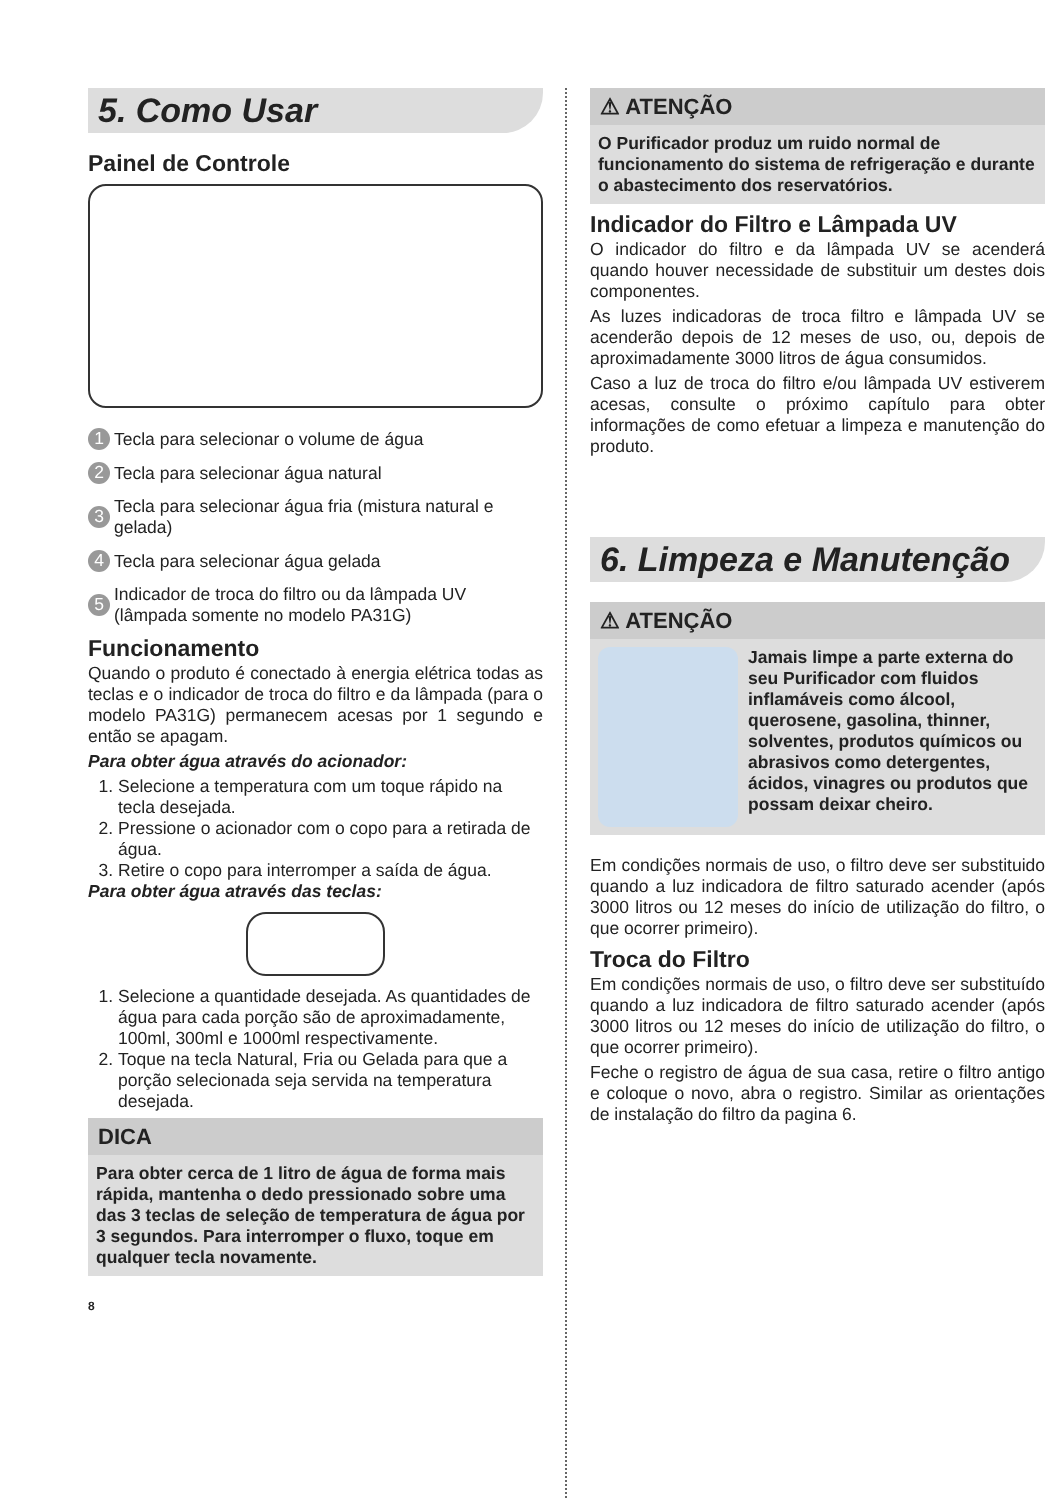5. Como Usar
Painel de Controle
1 Tecla para selecionar o volume de água
2 Tecla para selecionar água natural
3 Tecla para selecionar água fria (mistura natural e gelada)
4 Tecla para selecionar água gelada
5 Indicador de troca do filtro ou da lâmpada UV (lâmpada somente no modelo PA31G)
Funcionamento
Quando o produto é conectado à energia elétrica todas as teclas e o indicador de troca do filtro e da lâmpada (para o modelo PA31G) permanecem acesas por 1 segundo e então se apagam.
Para obter água através do acionador:
1. Selecione a temperatura com um toque rápido na tecla desejada.
2. Pressione o acionador com o copo para a retirada de água.
3. Retire o copo para interromper a saída de água.
Para obter água através das teclas:
1. Selecione a quantidade desejada. As quantidades de água para cada porção são de aproximadamente, 100ml, 300ml e 1000ml respectivamente.
2. Toque na tecla Natural, Fria ou Gelada para que a porção selecionada seja servida na temperatura desejada.
DICA
Para obter cerca de 1 litro de água de forma mais rápida, mantenha o dedo pressionado sobre uma das 3 teclas de seleção de temperatura de água por 3 segundos. Para interromper o fluxo, toque em qualquer tecla novamente.
8
⚠ ATENÇÃO
O Purificador produz um ruido normal de funcionamento do sistema de refrigeração e durante o abastecimento dos reservatórios.
Indicador do Filtro e Lâmpada UV
O indicador do filtro e da lâmpada UV se acenderá quando houver necessidade de substituir um destes dois componentes.
As luzes indicadoras de troca filtro e lâmpada UV se acenderão depois de 12 meses de uso, ou, depois de aproximadamente 3000 litros de água consumidos.
Caso a luz de troca do filtro e/ou lâmpada UV estiverem acesas, consulte o próximo capítulo para obter informações de como efetuar a limpeza e manutenção do produto.
6. Limpeza e Manutenção
⚠ ATENÇÃO
Jamais limpe a parte externa do seu Purificador com fluidos inflamáveis como álcool, querosene, gasolina, thinner, solventes, produtos químicos ou abrasivos como detergentes, ácidos, vinagres ou produtos que possam deixar cheiro.
Em condições normais de uso, o filtro deve ser substituido quando a luz indicadora de filtro saturado acender (após 3000 litros ou 12 meses do início de utilização do filtro, o que ocorrer primeiro).
Troca do Filtro
Em condições normais de uso, o filtro deve ser substituído quando a luz indicadora de filtro saturado acender (após 3000 litros ou 12 meses do início de utilização do filtro, o que ocorrer primeiro).
Feche o registro de água de sua casa, retire o filtro antigo e coloque o novo, abra o registro. Similar as orientações de instalação do filtro da pagina 6.